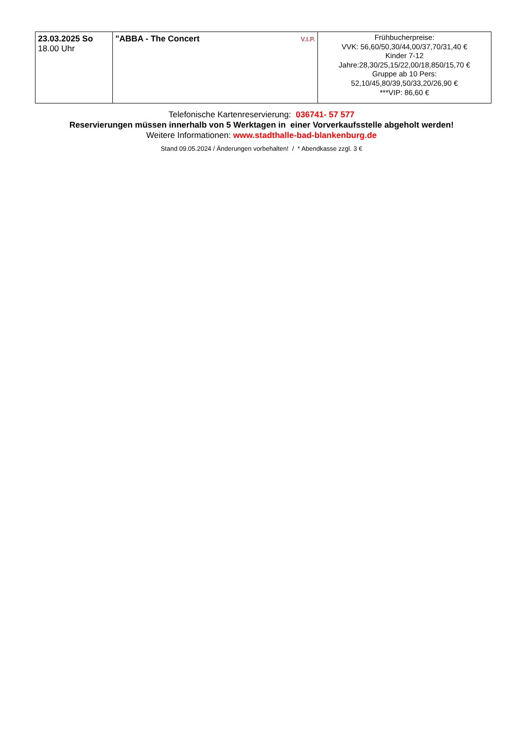| 23.03.2025 So 18.00 Uhr | V.I.P. "ABBA - The Concert | Frühbucherpreise: VVK: 56,60/50,30/44,00/37,70/31,40 € Kinder 7-12 Jahre:28,30/25,15/22,00/18,850/15,70 € Gruppe ab 10 Pers: 52,10/45,80/39,50/33,20/26,90 € ***VIP: 86,60 € |
Telefonische Kartenreservierung: 036741- 57 577
Reservierungen müssen innerhalb von 5 Werktagen in einer Vorverkaufsstelle abgeholt werden!
Weitere Informationen: www.stadthalle-bad-blankenburg.de
Stand 09.05.2024 / Änderungen vorbehalten! / * Abendkasse zzgl. 3 €